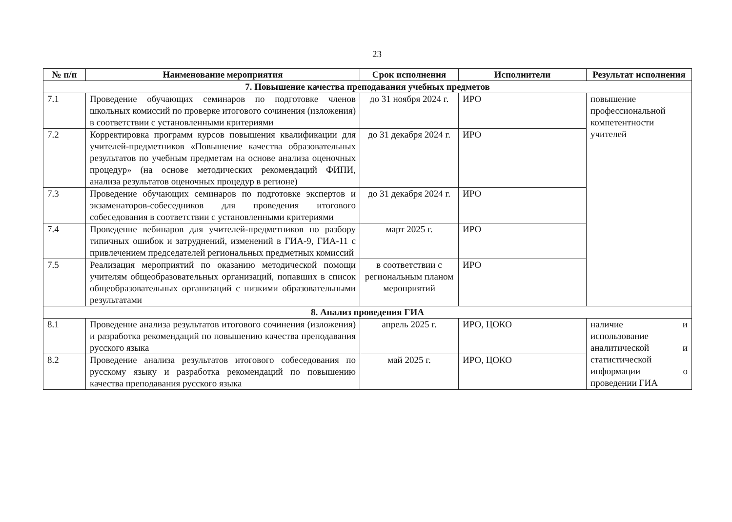23
| № п/п | Наименование мероприятия | Срок исполнения | Исполнители | Результат исполнения |
| --- | --- | --- | --- | --- |
| 7. Повышение качества преподавания учебных предметов | | | | |
| 7.1 | Проведение обучающих семинаров по подготовке членов школьных комиссий по проверке итогового сочинения (изложения) в соответствии с установленными критериями | до 31 ноября 2024 г. | ИРО | повышение профессиональной компетентности учителей |
| 7.2 | Корректировка программ курсов повышения квалификации для учителей-предметников «Повышение качества образовательных результатов по учебным предметам на основе анализа оценочных процедур» (на основе методических рекомендаций ФИПИ, анализа результатов оценочных процедур в регионе) | до 31 декабря 2024 г. | ИРО | |
| 7.3 | Проведение обучающих семинаров по подготовке экспертов и экзаменаторов-собеседников для проведения итогового собеседования в соответствии с установленными критериями | до 31 декабря 2024 г. | ИРО | |
| 7.4 | Проведение вебинаров для учителей-предметников по разбору типичных ошибок и затруднений, изменений в ГИА-9, ГИА-11 с привлечением председателей региональных предметных комиссий | март 2025 г. | ИРО | |
| 7.5 | Реализация мероприятий по оказанию методической помощи учителям общеобразовательных организаций, попавших в список общеобразовательных организаций с низкими образовательными результатами | в соответствии с региональным планом мероприятий | ИРО | |
| 8. Анализ проведения ГИА | | | | |
| 8.1 | Проведение анализа результатов итогового сочинения (изложения) и разработка рекомендаций по повышению качества преподавания русского языка | апрель 2025 г. | ИРО, ЦОКО | наличие и использование аналитической и статистической информации о проведении ГИА |
| 8.2 | Проведение анализа результатов итогового собеседования по русскому языку и разработка рекомендаций по повышению качества преподавания русского языка | май 2025 г. | ИРО, ЦОКО | |